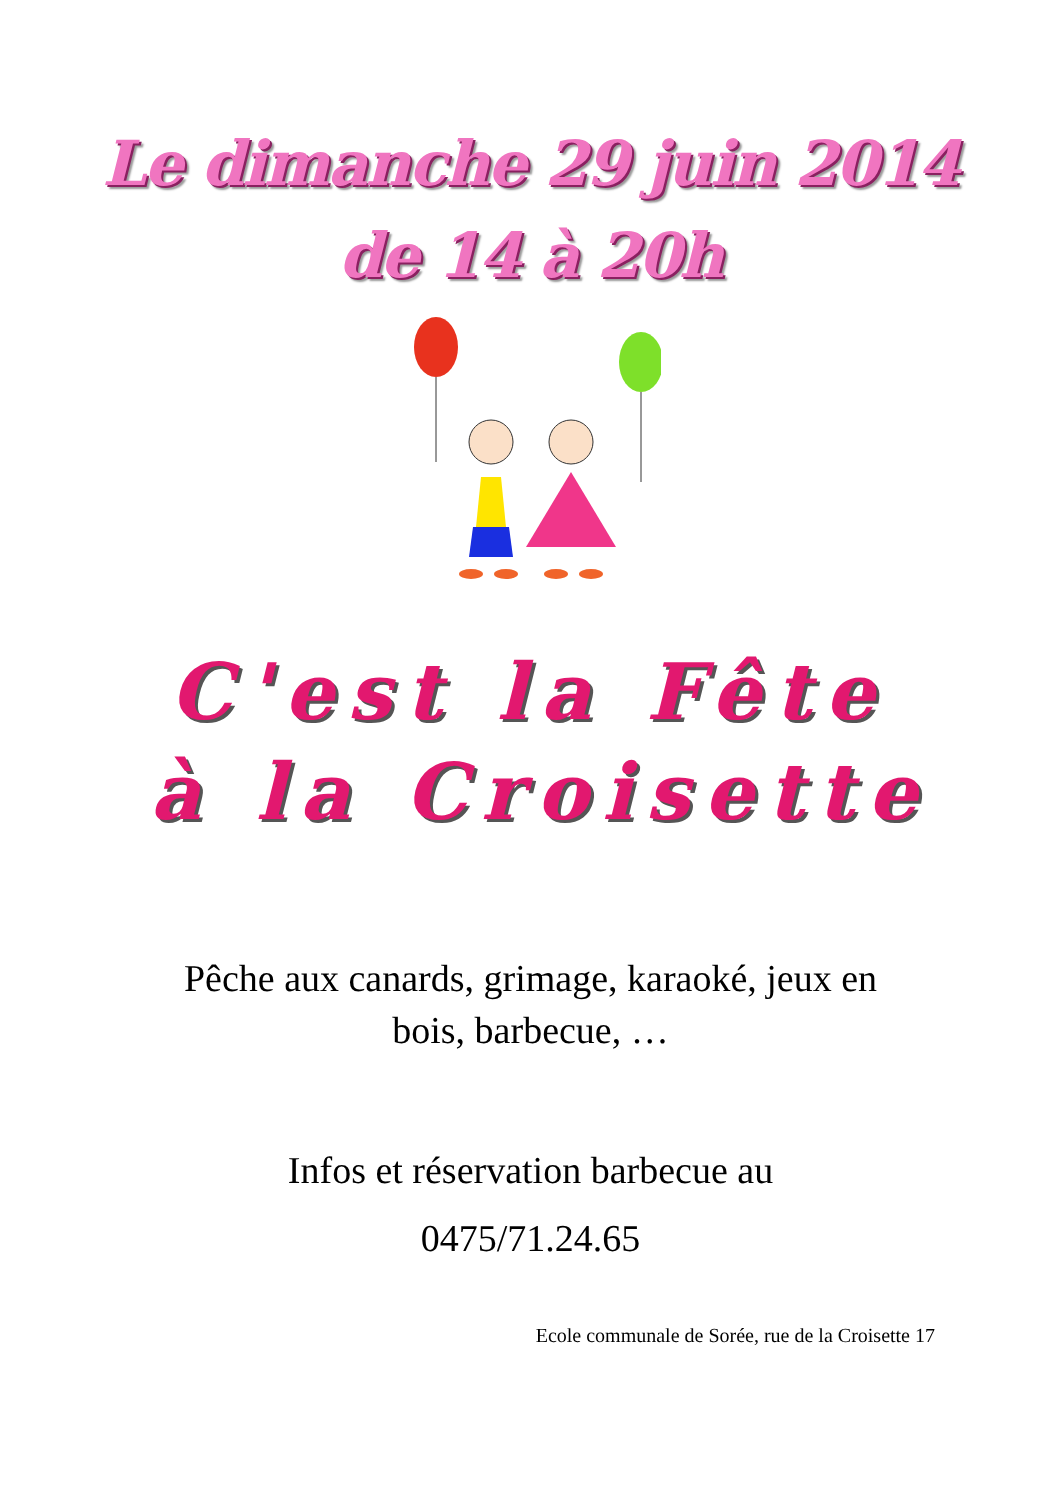Le dimanche 29 juin 2014
de 14 à 20h
C'est la Fête
à la Croisette
Pêche aux canards, grimage, karaoké, jeux en
bois, barbecue, …
Infos et réservation barbecue au
0475/71.24.65
Ecole communale de Sorée, rue de la Croisette 17